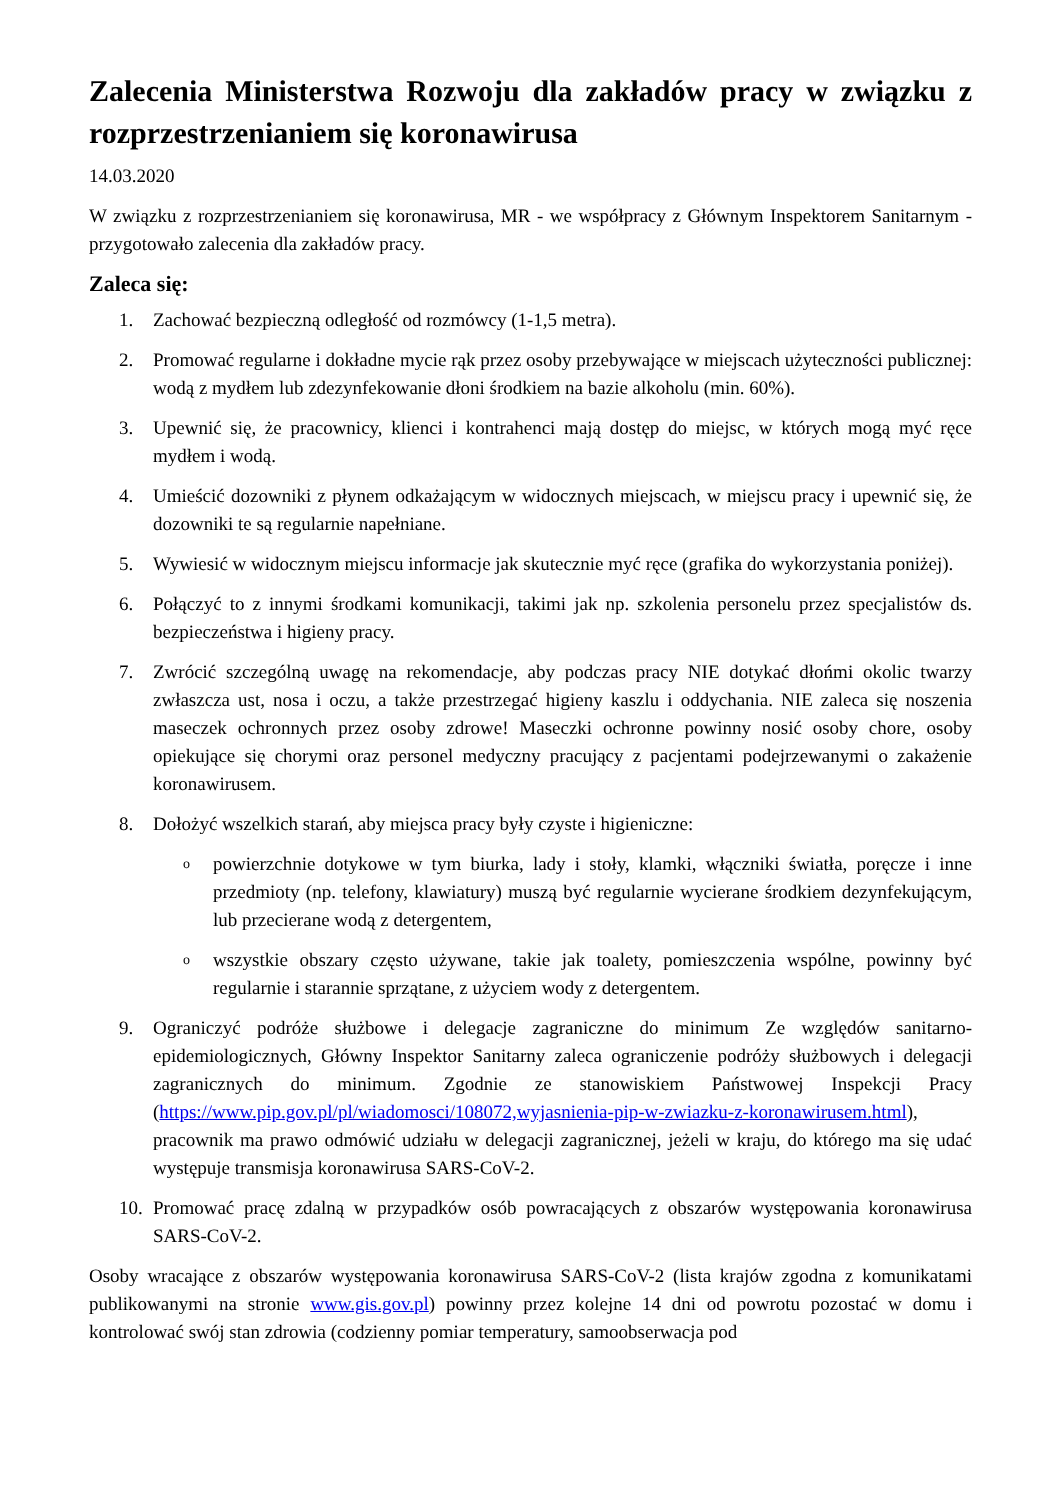Zalecenia Ministerstwa Rozwoju dla zakładów pracy w związku z rozprzestrzenianiem się koronawirusa
14.03.2020
W związku z rozprzestrzenianiem się koronawirusa, MR - we współpracy z Głównym Inspektorem Sanitarnym - przygotowało zalecenia dla zakładów pracy.
Zaleca się:
1. Zachować bezpieczną odległość od rozmówcy (1-1,5 metra).
2. Promować regularne i dokładne mycie rąk przez osoby przebywające w miejscach użyteczności publicznej: wodą z mydłem lub zdezynfekowanie dłoni środkiem na bazie alkoholu (min. 60%).
3. Upewnić się, że pracownicy, klienci i kontrahenci mają dostęp do miejsc, w których mogą myć ręce mydłem i wodą.
4. Umieścić dozowniki z płynem odkażającym w widocznych miejscach, w miejscu pracy i upewnić się, że dozowniki te są regularnie napełniane.
5. Wywiesić w widocznym miejscu informacje jak skutecznie myć ręce (grafika do wykorzystania poniżej).
6. Połączyć to z innymi środkami komunikacji, takimi jak np. szkolenia personelu przez specjalistów ds. bezpieczeństwa i higieny pracy.
7. Zwrócić szczególną uwagę na rekomendacje, aby podczas pracy NIE dotykać dłońmi okolic twarzy zwłaszcza ust, nosa i oczu, a także przestrzegać higieny kaszlu i oddychania. NIE zaleca się noszenia maseczek ochronnych przez osoby zdrowe! Maseczki ochronne powinny nosić osoby chore, osoby opiekujące się chorymi oraz personel medyczny pracujący z pacjentami podejrzewanymi o zakażenie koronawirusem.
8. Dołożyć wszelkich starań, aby miejsca pracy były czyste i higieniczne:
o
powierzchnie dotykowe w tym biurka, lady i stoły, klamki, włączniki światła, poręcze i inne przedmioty (np. telefony, klawiatury) muszą być regularnie wycierane środkiem dezynfekującym, lub przecierane wodą z detergentem,
o
wszystkie obszary często używane, takie jak toalety, pomieszczenia wspólne, powinny być regularnie i starannie sprzątane, z użyciem wody z detergentem.
9. Ograniczyć podróże służbowe i delegacje zagraniczne do minimum Ze względów sanitarno-epidemiologicznych, Główny Inspektor Sanitarny zaleca ograniczenie podróży służbowych i delegacji zagranicznych do minimum. Zgodnie ze stanowiskiem Państwowej Inspekcji Pracy (https://www.pip.gov.pl/pl/wiadomosci/108072,wyjasnienia-pip-w-zwiazku-z-koronawirusem.html), pracownik ma prawo odmówić udziału w delegacji zagranicznej, jeżeli w kraju, do którego ma się udać występuje transmisja koronawirusa SARS-CoV-2.
10.
Promować pracę zdalną w przypadków osób powracających z obszarów występowania koronawirusa SARS-CoV-2.
Osoby wracające z obszarów występowania koronawirusa SARS-CoV-2 (lista krajów zgodna z komunikatami publikowanymi na stronie www.gis.gov.pl) powinny przez kolejne 14 dni od powrotu pozostać w domu i kontrolować swój stan zdrowia (codzienny pomiar temperatury, samoobserwacja pod